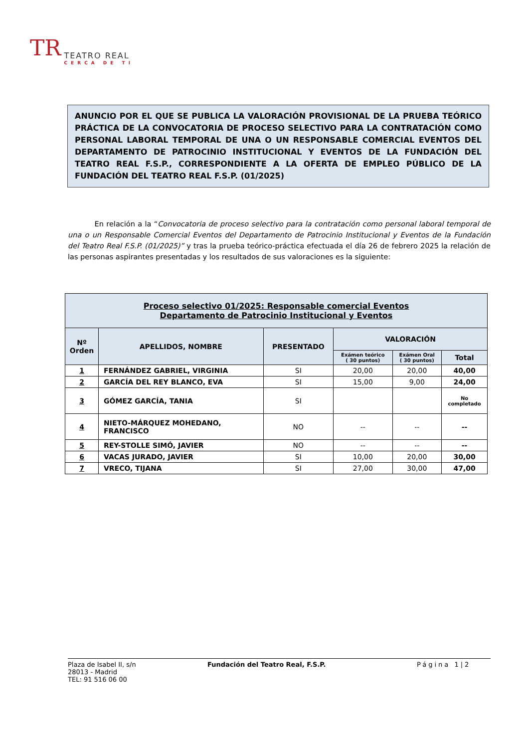TR
TEATRO REAL
CERCA DE TI
ANUNCIO POR EL QUE SE PUBLICA LA VALORACIÓN PROVISIONAL DE LA PRUEBA TEÓRICO PRÁCTICA DE LA CONVOCATORIA DE PROCESO SELECTIVO PARA LA CONTRATACIÓN COMO PERSONAL LABORAL TEMPORAL DE UNA O UN RESPONSABLE COMERCIAL EVENTOS DEL DEPARTAMENTO DE PATROCINIO INSTITUCIONAL Y EVENTOS DE LA FUNDACIÓN DEL TEATRO REAL F.S.P., CORRESPONDIENTE A LA OFERTA DE EMPLEO PÚBLICO DE LA FUNDACIÓN DEL TEATRO REAL F.S.P. (01/2025)
En relación a la “Convocatoria de proceso selectivo para la contratación como personal laboral temporal de una o un Responsable Comercial Eventos del Departamento de Patrocinio Institucional y Eventos de la Fundación del Teatro Real F.S.P. (01/2025)” y tras la prueba teórico-práctica efectuada el día 26 de febrero 2025 la relación de las personas aspirantes presentadas y los resultados de sus valoraciones es la siguiente:
| Proceso selectivo 01/2025: Responsable comercial Eventos Departamento de Patrocinio Institucional y Eventos | | | | | |
| --- | --- | --- | --- | --- | --- |
| Nº Orden | APELLIDOS, NOMBRE | PRESENTADO | VALORACIÓN | | |
| | | | Exámen teórico ( 30 puntos) | Exámen Oral ( 30 puntos) | Total |
| 1 | FERNÁNDEZ GABRIEL, VIRGINIA | SI | 20,00 | 20,00 | 40,00 |
| 2 | GARCÍA DEL REY BLANCO, EVA | SI | 15,00 | 9,00 | 24,00 |
| 3 | GÓMEZ GARCÍA, TANIA | SI | | | No completado |
| 4 | NIETO-MÁRQUEZ MOHEDANO, FRANCISCO | NO | -- | -- | -- |
| 5 | REY-STOLLE SIMÓ, JAVIER | NO | -- | -- | -- |
| 6 | VACAS JURADO, JAVIER | SI | 10,00 | 20,00 | 30,00 |
| 7 | VRECO, TIJANA | SI | 27,00 | 30,00 | 47,00 |
Plaza de Isabel II, s/n
28013 - Madrid
TEL: 91 516 06 00
Fundación del Teatro Real, F.S.P. Página 1|2